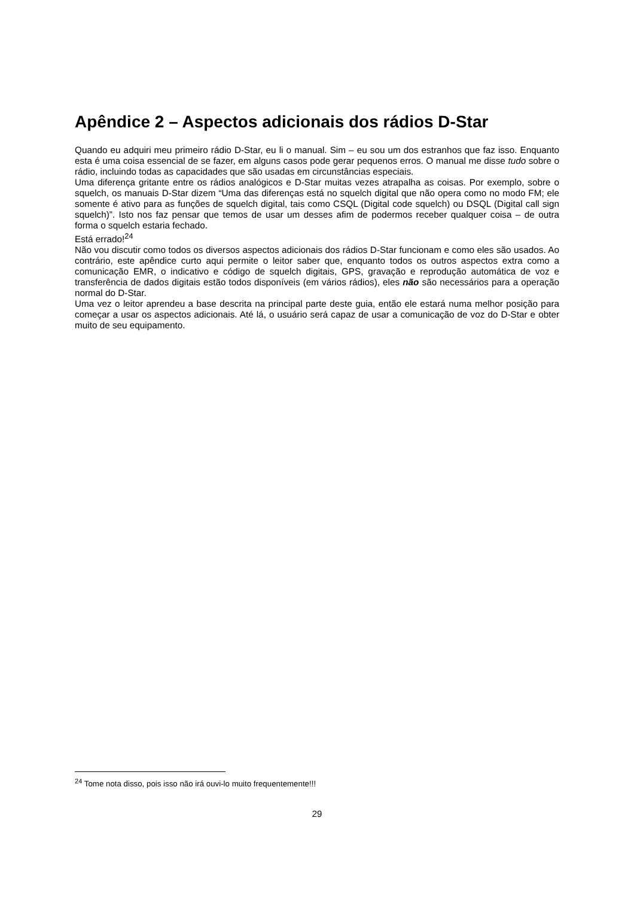Apêndice 2 – Aspectos adicionais dos rádios D-Star
Quando eu adquiri meu primeiro rádio D-Star, eu li o manual. Sim – eu sou um dos estranhos que faz isso. Enquanto esta é uma coisa essencial de se fazer, em alguns casos pode gerar pequenos erros. O manual me disse tudo sobre o rádio, incluindo todas as capacidades que são usadas em circunstâncias especiais.
Uma diferença gritante entre os rádios analógicos e D-Star muitas vezes atrapalha as coisas. Por exemplo, sobre o squelch, os manuais D-Star dizem “Uma das diferenças está no squelch digital que não opera como no modo FM; ele somente é ativo para as funções de squelch digital, tais como CSQL (Digital code squelch) ou DSQL (Digital call sign squelch)”. Isto nos faz pensar que temos de usar um desses afim de podermos receber qualquer coisa – de outra forma o squelch estaria fechado.
Está errado!<sup>24</sup>
Não vou discutir como todos os diversos aspectos adicionais dos rádios D-Star funcionam e como eles são usados. Ao contrário, este apêndice curto aqui permite o leitor saber que, enquanto todos os outros aspectos extra como a comunicação EMR, o indicativo e código de squelch digitais, GPS, gravação e reprodução automática de voz e transferência de dados digitais estão todos disponíveis (em vários rádios), eles não são necessários para a operação normal do D-Star.
Uma vez o leitor aprendeu a base descrita na principal parte deste guia, então ele estará numa melhor posição para começar a usar os aspectos adicionais. Até lá, o usuário será capaz de usar a comunicação de voz do D-Star e obter muito de seu equipamento.
<sup>24</sup> Tome nota disso, pois isso não irá ouvi-lo muito frequentemente!!!
29